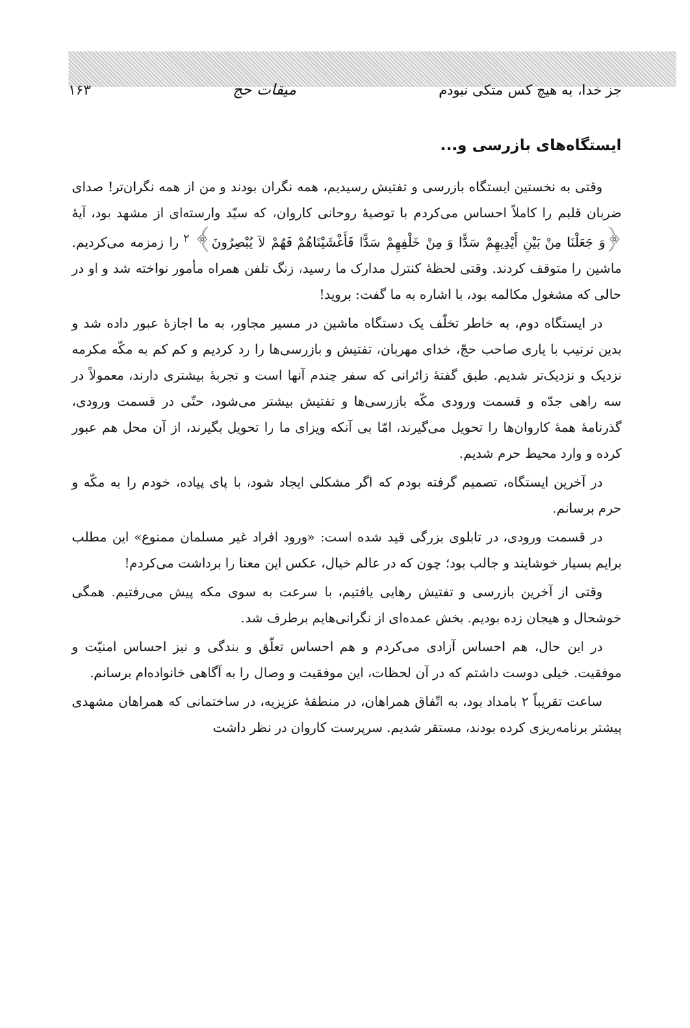جز خدا، به هیچ کس متکی نبودم میقات حج ۱۶۳
ایستگاه‌های بازرسی و...
وقتی به نخستین ایستگاه بازرسی و تفتیش رسیدیم، همه نگران بودند و من از همه نگران‌تر! صدای ضربان قلبم را کاملاً احساس می‌کردم با توصیهٔ روحانی کاروان، که سیّد وارسته‌ای از مشهد بود، آیهٔ ﴿وَ جَعَلْنَا مِنْ بَیْنِ أَیْدِیهِمْ سَدًّا وَ مِنْ خَلْفِهِمْ سَدًّا فَأَغْشَیْنَاهُمْ فَهُمْ لاَ یُبْصِرُونَ﴾ <sup>۲</sup> را زمزمه می‌کردیم. ماشین را متوقف کردند. وقتی لحظهٔ کنترل مدارک ما رسید، زنگ تلفن همراه مأمور نواخته شد و او در حالی که مشغول مکالمه بود، با اشاره به ما گفت: بروید!
در ایستگاه دوم، به خاطر تخلّف یک دستگاه ماشین در مسیر مجاور، به ما اجازهٔ عبور داده شد و بدین ترتیب با یاری صاحب حجّ، خدای مهربان، تفتیش و بازرسی‌ها را رد کردیم و کم کم به مکّه مکرمه نزدیک و نزدیک‌تر شدیم. طبق گفتهٔ زائرانی که سفر چندم آنها است و تجربهٔ بیشتری دارند، معمولاً در سه راهی جدّه و قسمت ورودی مکّه بازرسی‌ها و تفتیش بیشتر می‌شود، حتّی در قسمت ورودی، گذرنامهٔ همهٔ کاروان‌ها را تحویل می‌گیرند، امّا بی آنکه ویزای ما را تحویل بگیرند، از آن محل هم عبور کرده و وارد محیط حرم شدیم.
در آخرین ایستگاه، تصمیم گرفته بودم که اگر مشکلی ایجاد شود، با پای پیاده، خودم را به مکّه و حرم برسانم.
در قسمت ورودی، در تابلوی بزرگی قید شده است: «ورود افراد غیر مسلمان ممنوع» این مطلب برایم بسیار خوشایند و جالب بود؛ چون که در عالم خیال، عکس این معنا را برداشت می‌کردم!
وقتی از آخرین بازرسی و تفتیش رهایی یافتیم، با سرعت به سوی مکه پیش می‌رفتیم. همگی خوشحال و هیجان زده بودیم. بخش عمده‌ای از نگرانی‌هایم برطرف شد.
در این حال، هم احساس آزادی می‌کردم و هم احساس تعلّق و بندگی و نیز احساس امنیّت و موفقیت. خیلی دوست داشتم که در آن لحظات، این موفقیت و وصال را به آگاهی خانواده‌ام برسانم.
ساعت تقریباً ۲ بامداد بود، به اتّفاق همراهان، در منطقهٔ عزیزیه، در ساختمانی که همراهان مشهدی پیشتر برنامه‌ریزی کرده بودند، مستقر شدیم. سرپرست کاروان در نظر داشت